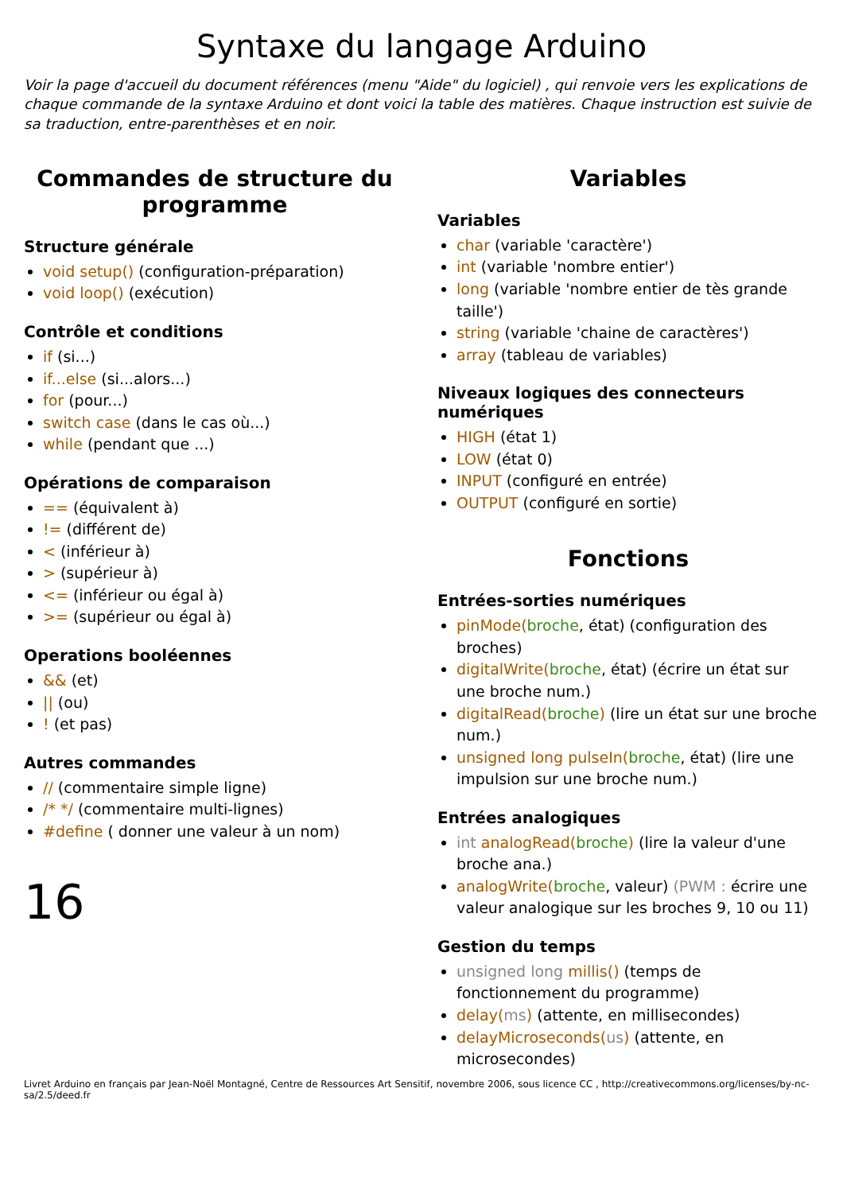Syntaxe du langage Arduino
Voir la page d'accueil du document références (menu "Aide" du logiciel) , qui renvoie vers les explications de chaque commande de la syntaxe Arduino et dont voici la table des matières. Chaque instruction est suivie de sa traduction, entre-parenthèses et en noir.
Commandes de structure du programme
Structure générale
void setup() (configuration-préparation)
void loop() (exécution)
Contrôle et conditions
if (si...)
if...else (si...alors...)
for (pour...)
switch case (dans le cas où...)
while (pendant que ...)
Opérations de comparaison
== (équivalent à)
!= (différent de)
< (inférieur à)
> (supérieur à)
<= (inférieur ou égal à)
>= (supérieur ou égal à)
Operations booléennes
&& (et)
|| (ou)
! (et pas)
Autres commandes
// (commentaire simple ligne)
/* */ (commentaire multi-lignes)
#define ( donner une valeur à un nom)
16
Variables
Variables
char (variable 'caractère')
int (variable 'nombre entier')
long (variable 'nombre entier de tès grande taille')
string (variable 'chaine de caractères')
array (tableau de variables)
Niveaux logiques des connecteurs numériques
HIGH (état 1)
LOW (état 0)
INPUT (configuré en entrée)
OUTPUT (configuré en sortie)
Fonctions
Entrées-sorties numériques
pinMode(broche, état) (configuration des broches)
digitalWrite(broche, état) (écrire un état sur une broche num.)
digitalRead(broche) (lire un état sur une broche num.)
unsigned long pulseIn(broche, état) (lire une impulsion sur une broche num.)
Entrées analogiques
int analogRead(broche) (lire la valeur d'une broche ana.)
analogWrite(broche, valeur) (PWM : écrire une valeur analogique sur les broches 9, 10 ou 11)
Gestion du temps
unsigned long millis() (temps de fonctionnement du programme)
delay(ms) (attente, en millisecondes)
delayMicroseconds(us) (attente, en microsecondes)
Livret Arduino en français par Jean-Noël Montagné, Centre de Ressources Art Sensitif, novembre 2006, sous licence CC , http://creativecommons.org/licenses/by-nc-sa/2.5/deed.fr